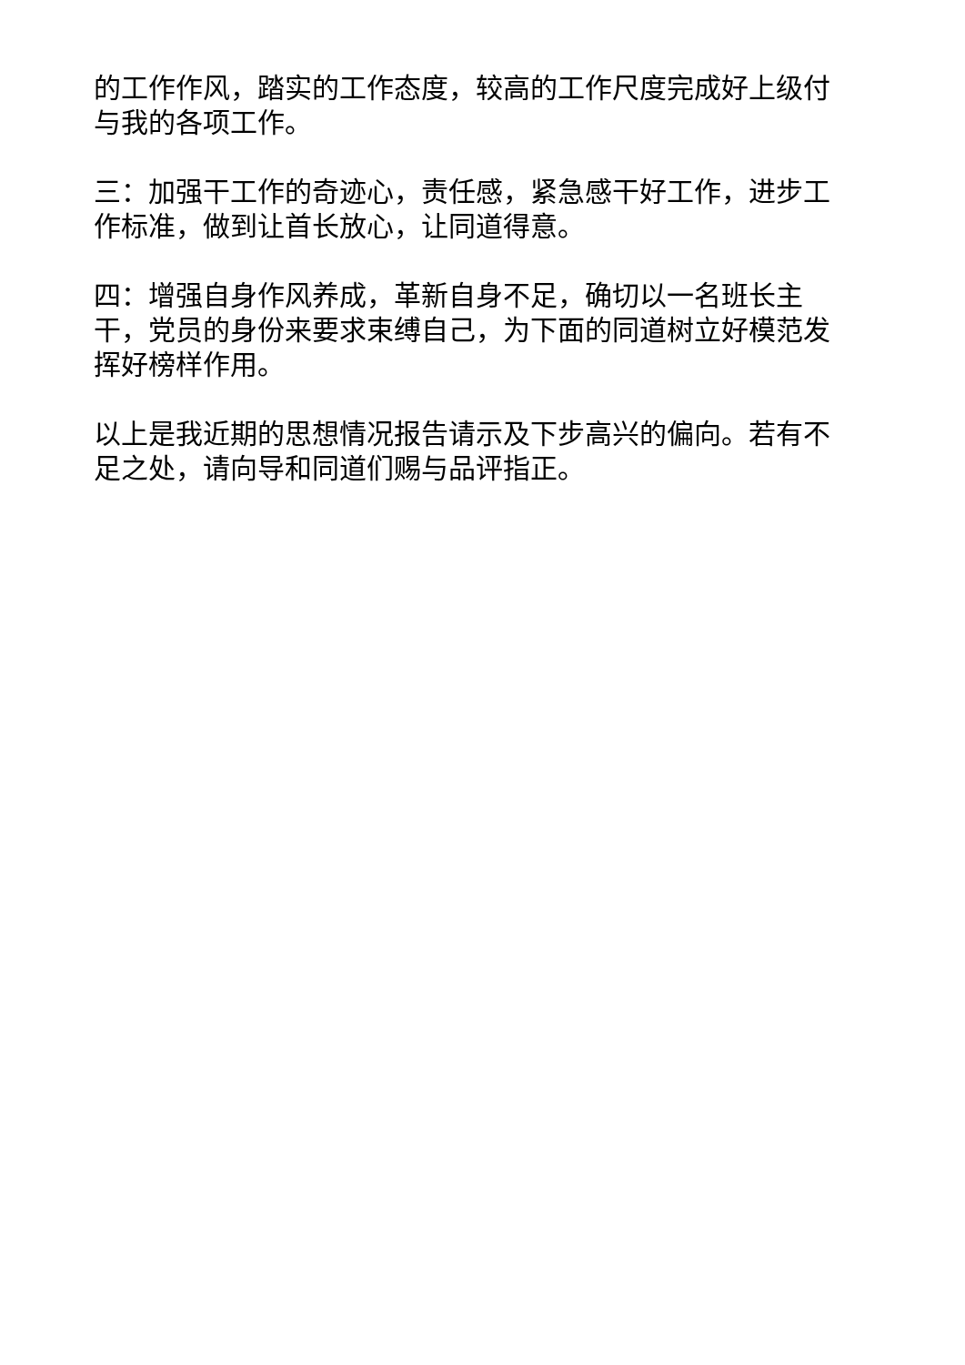的工作作风，踏实的工作态度，较高的工作尺度完成好上级付与我的各项工作。
三：加强干工作的奇迹心，责任感，紧急感干好工作，进步工作标准，做到让首长放心，让同道得意。
四：增强自身作风养成，革新自身不足，确切以一名班长主干，党员的身份来要求束缚自己，为下面的同道树立好模范发挥好榜样作用。
以上是我近期的思想情况报告请示及下步高兴的偏向。若有不足之处，请向导和同道们赐与品评指正。